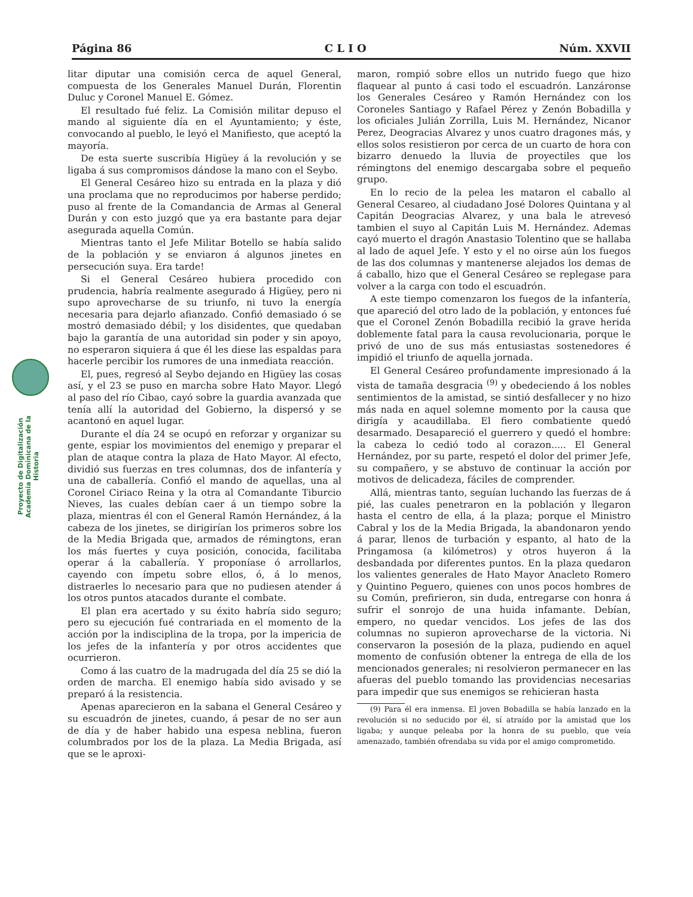Página 86 C L I O Núm. XXVII
Proyecto de Digitalización Academia Dominicana de la Historia
litar diputar una comisión cerca de aquel General, compuesta de los Generales Manuel Durán, Florentin Duluc y Coronel Manuel E. Gómez.
El resultado fué feliz. La Comisión militar depuso el mando al siguiente día en el Ayuntamiento; y éste, convocando al pueblo, le leyó el Manifiesto, que aceptó la mayoría.
De esta suerte suscribía Higüey á la revolución y se ligaba á sus compromisos dándose la mano con el Seybo.
El General Cesáreo hizo su entrada en la plaza y dió una proclama que no reproducimos por haberse perdido; puso al frente de la Comandancia de Armas al General Durán y con esto juzgó que ya era bastante para dejar asegurada aquella Común.
Mientras tanto el Jefe Militar Botello se había salido de la población y se enviaron á algunos jinetes en persecución suya. Era tarde!
Si el General Cesáreo hubiera procedido con prudencia, habría realmente asegurado á Higüey, pero ni supo aprovecharse de su triunfo, ni tuvo la energía necesaria para dejarlo afianzado. Confió demasiado ó se mostró demasiado débil; y los disidentes, que quedaban bajo la garantía de una autoridad sin poder y sin apoyo, no esperaron siquiera á que él les diese las espaldas para hacerle percibir los rumores de una inmediata reacción.
El, pues, regresó al Seybo dejando en Higüey las cosas así, y el 23 se puso en marcha sobre Hato Mayor. Llegó al paso del río Cibao, cayó sobre la guardia avanzada que tenía allí la autoridad del Gobierno, la dispersó y se acantonó en aquel lugar.
Durante el día 24 se ocupó en reforzar y organizar su gente, espiar los movimientos del enemigo y preparar el plan de ataque contra la plaza de Hato Mayor. Al efecto, dividió sus fuerzas en tres columnas, dos de infantería y una de caballería. Confió el mando de aquellas, una al Coronel Ciriaco Reina y la otra al Comandante Tiburcio Nieves, las cuales debían caer á un tiempo sobre la plaza, mientras él con el General Ramón Hernández, á la cabeza de los jinetes, se dirigirían los primeros sobre los de la Media Brigada que, armados de rémingtons, eran los más fuertes y cuya posición, conocida, facilitaba operar á la caballería. Y proponíase ó arrollarlos, cayendo con ímpetu sobre ellos, ó, á lo menos, distraerles lo necesario para que no pudiesen atender á los otros puntos atacados durante el combate.
El plan era acertado y su éxito habría sido seguro; pero su ejecución fué contrariada en el momento de la acción por la indisciplina de la tropa, por la impericia de los jefes de la infantería y por otros accidentes que ocurrieron.
Como á las cuatro de la madrugada del día 25 se dió la orden de marcha. El enemigo había sido avisado y se preparó á la resistencia.
Apenas aparecieron en la sabana el General Cesáreo y su escuadrón de jinetes, cuando, á pesar de no ser aun de día y de haber habido una espesa neblina, fueron columbrados por los de la plaza. La Media Brigada, así que se le aproxi-
maron, rompió sobre ellos un nutrido fuego que hizo flaquear al punto á casi todo el escuadrón. Lanzáronse los Generales Cesáreo y Ramón Hernández con los Coroneles Santiago y Rafael Pérez y Zenón Bobadilla y los oficiales Julián Zorrilla, Luis M. Hernández, Nicanor Perez, Deogracias Alvarez y unos cuatro dragones más, y ellos solos resistieron por cerca de un cuarto de hora con bizarro denuedo la lluvia de proyectiles que los rémingtons del enemigo descargaba sobre el pequeño grupo.
En lo recio de la pelea les mataron el caballo al General Cesareo, al ciudadano José Dolores Quintana y al Capitán Deogracias Alvarez, y una bala le atrevesó tambien el suyo al Capitán Luis M. Hernández. Ademas cayó muerto el dragón Anastasio Tolentino que se hallaba al lado de aquel Jefe. Y esto y el no oirse aún los fuegos de las dos columnas y mantenerse alejados los demas de á caballo, hizo que el General Cesáreo se replegase para volver a la carga con todo el escuadrón.
A este tiempo comenzaron los fuegos de la infantería, que apareció del otro lado de la población, y entonces fué que el Coronel Zenón Bobadilla recibió la grave herida doblemente fatal para la causa revolucionaria, porque le privó de uno de sus más entusiastas sostenedores é impidió el triunfo de aquella jornada.
El General Cesáreo profundamente impresionado á la vista de tamaña desgracia <sup>(9)</sup> y obedeciendo á los nobles sentimientos de la amistad, se sintió desfallecer y no hizo más nada en aquel solemne momento por la causa que dirigía y acaudillaba. El fiero combatiente quedó desarmado. Desapareció el guerrero y quedó el hombre: la cabeza lo cedió todo al corazon..... El General Hernández, por su parte, respetó el dolor del primer Jefe, su compañero, y se abstuvo de continuar la acción por motivos de delicadeza, fáciles de comprender.
Allá, mientras tanto, seguían luchando las fuerzas de á pié, las cuales penetraron en la población y llegaron hasta el centro de ella, á la plaza; porque el Ministro Cabral y los de la Media Brigada, la abandonaron yendo á parar, llenos de turbación y espanto, al hato de la Pringamosa (a kilómetros) y otros huyeron á la desbandada por diferentes puntos. En la plaza quedaron los valientes generales de Hato Mayor Anacleto Romero y Quintino Peguero, quienes con unos pocos hombres de su Común, prefirieron, sin duda, entregarse con honra á sufrir el sonrojo de una huida infamante. Debían, empero, no quedar vencidos. Los jefes de las dos columnas no supieron aprovecharse de la victoria. Ni conservaron la posesión de la plaza, pudiendo en aquel momento de confusión obtener la entrega de ella de los mencionados generales; ni resolvieron permanecer en las afueras del pueblo tomando las providencias necesarias para impedir que sus enemigos se rehicieran hasta
(9) Para él era inmensa. El joven Bobadilla se había lanzado en la revolución si no seducido por él, sí atraído por la amistad que los ligaba; y aunque peleaba por la honra de su pueblo, que veía amenazado, también ofrendaba su vida por el amigo comprometido.